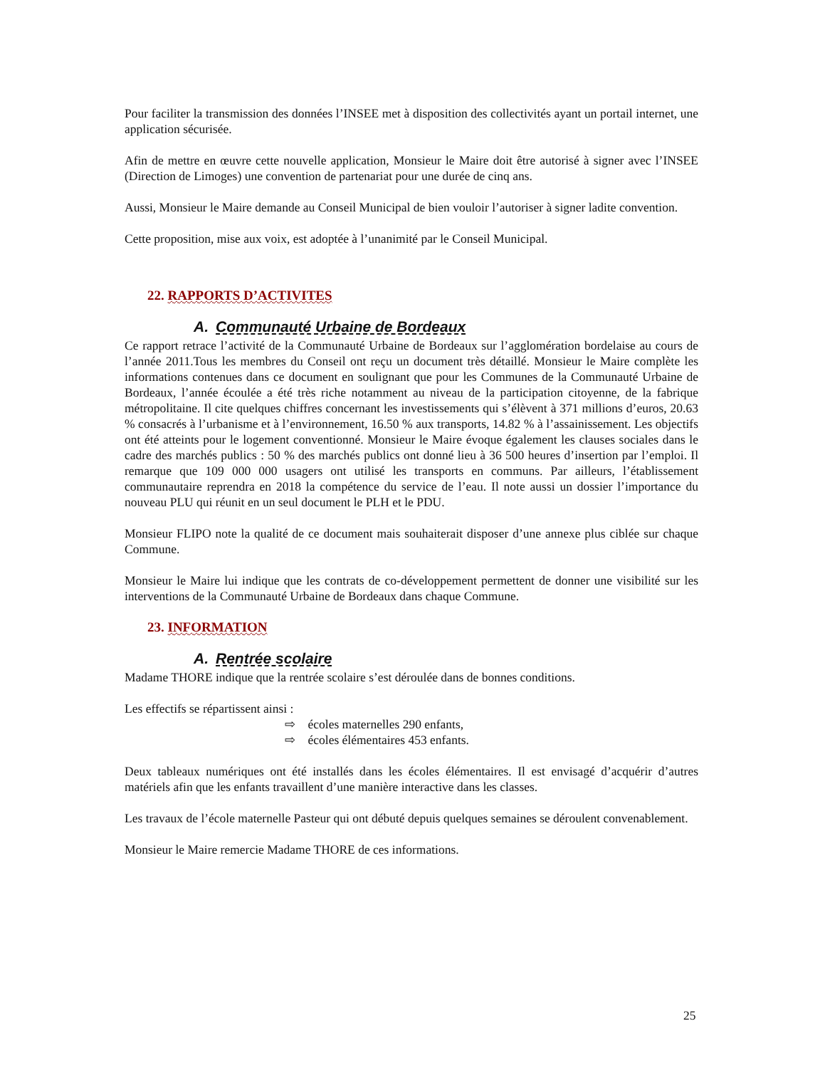Pour faciliter la transmission des données l’INSEE met à disposition des collectivités ayant un portail internet, une application sécurisée.
Afin de mettre en œuvre cette nouvelle application, Monsieur le Maire doit être autorisé à signer avec l’INSEE (Direction de Limoges) une convention de partenariat pour une durée de cinq ans.
Aussi, Monsieur le Maire demande au Conseil Municipal de bien vouloir l’autoriser à signer ladite convention.
Cette proposition, mise aux voix, est adoptée à l’unanimité par le Conseil Municipal.
22. RAPPORTS D’ACTIVITES
A. Communauté Urbaine de Bordeaux
Ce rapport retrace l’activité de la Communauté Urbaine de Bordeaux sur l’agglomération bordelaise au cours de l’année 2011.Tous les membres du Conseil ont reçu un document très détaillé. Monsieur le Maire complète les informations contenues dans ce document en soulignant que pour les Communes de la Communauté Urbaine de Bordeaux, l’année écoulée a été très riche notamment au niveau de la participation citoyenne, de la fabrique métropolitaine. Il cite quelques chiffres concernant les investissements qui s’élèvent à 371 millions d’euros, 20.63 % consacrés à l’urbanisme et à l’environnement, 16.50 % aux transports, 14.82 % à l’assainissement. Les objectifs ont été atteints pour le logement conventionné. Monsieur le Maire évoque également les clauses sociales dans le cadre des marchés publics : 50 % des marchés publics ont donné lieu à 36 500 heures d’insertion par l’emploi. Il remarque que 109 000 000 usagers ont utilisé les transports en communs. Par ailleurs, l’établissement communautaire reprendra en 2018 la compétence du service de l’eau. Il note aussi un dossier l’importance du nouveau PLU qui réunit en un seul document le PLH et le PDU.
Monsieur FLIPO note la qualité de ce document mais souhaiterait disposer d’une annexe plus ciblée sur chaque Commune.
Monsieur le Maire lui indique que les contrats de co-développement permettent de donner une visibilité sur les interventions de la Communauté Urbaine de Bordeaux dans chaque Commune.
23. INFORMATION
A. Rentrée scolaire
Madame THORE indique que la rentrée scolaire s’est déroulée dans de bonnes conditions.
Les effectifs se répartissent ainsi :
⇨ écoles maternelles 290 enfants,
⇨ écoles élémentaires 453 enfants.
Deux tableaux numériques ont été installés dans les écoles élémentaires. Il est envisagé d’acquérir d’autres matériels afin que les enfants travaillent d’une manière interactive dans les classes.
Les travaux de l’école maternelle Pasteur qui ont débuté depuis quelques semaines se déroulent convenablement.
Monsieur le Maire remercie Madame THORE de ces informations.
25